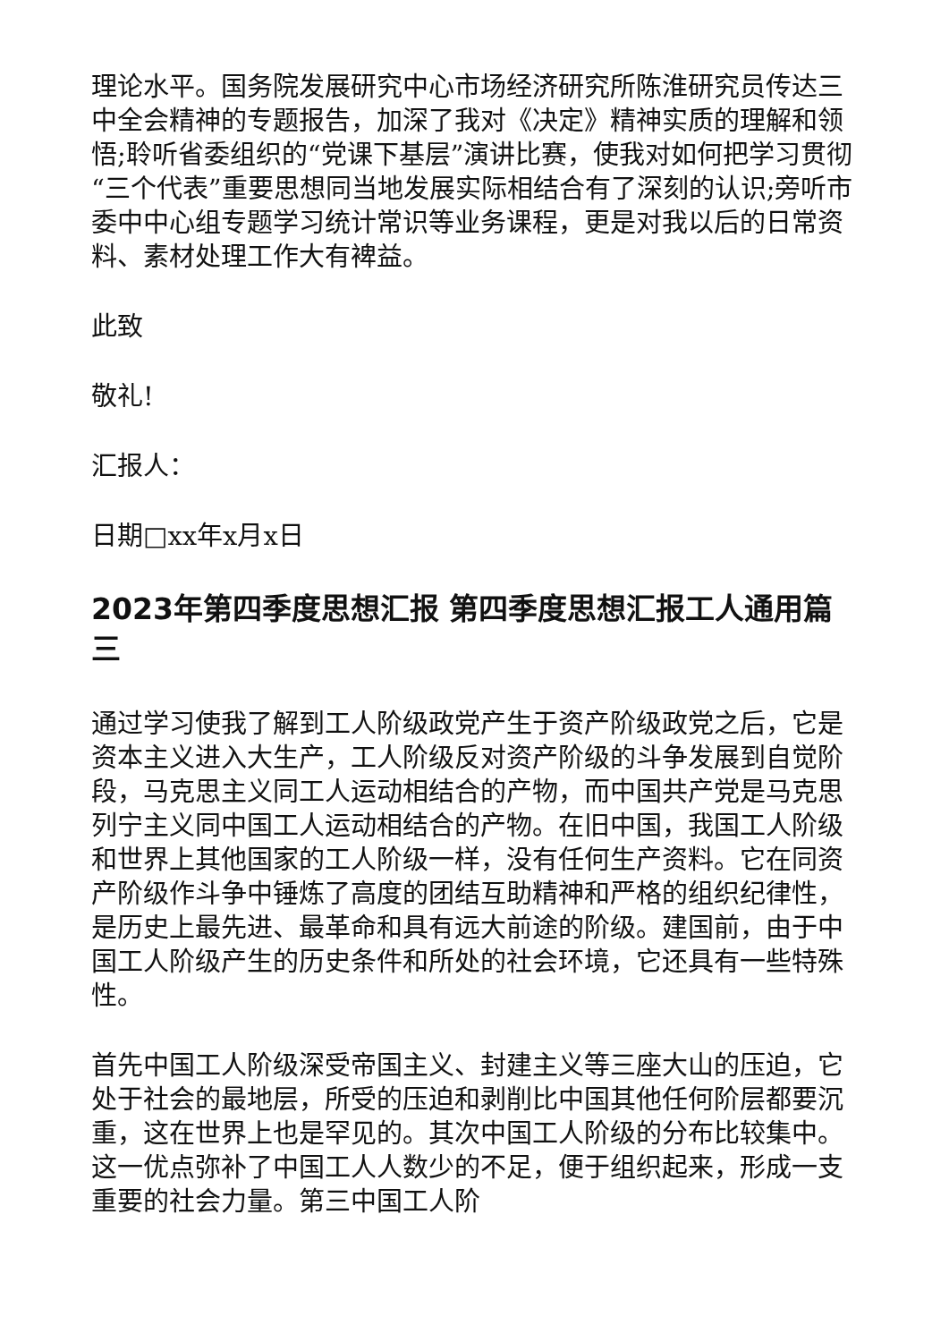理论水平。国务院发展研究中心市场经济研究所陈淮研究员传达三中全会精神的专题报告，加深了我对《决定》精神实质的理解和领悟;聆听省委组织的“党课下基层”演讲比赛，使我对如何把学习贯彻“三个代表”重要思想同当地发展实际相结合有了深刻的认识;旁听市委中中心组专题学习统计常识等业务课程，更是对我以后的日常资料、素材处理工作大有裨益。
此致
敬礼!
汇报人：
日期□xx年x月x日
2023年第四季度思想汇报 第四季度思想汇报工人通用篇三
通过学习使我了解到工人阶级政党产生于资产阶级政党之后，它是资本主义进入大生产，工人阶级反对资产阶级的斗争发展到自觉阶段，马克思主义同工人运动相结合的产物，而中国共产党是马克思列宁主义同中国工人运动相结合的产物。在旧中国，我国工人阶级和世界上其他国家的工人阶级一样，没有任何生产资料。它在同资产阶级作斗争中锤炼了高度的团结互助精神和严格的组织纪律性，是历史上最先进、最革命和具有远大前途的阶级。建国前，由于中国工人阶级产生的历史条件和所处的社会环境，它还具有一些特殊性。
首先中国工人阶级深受帝国主义、封建主义等三座大山的压迫，它处于社会的最地层，所受的压迫和剥削比中国其他任何阶层都要沉重，这在世界上也是罕见的。其次中国工人阶级的分布比较集中。这一优点弥补了中国工人人数少的不足，便于组织起来，形成一支重要的社会力量。第三中国工人阶